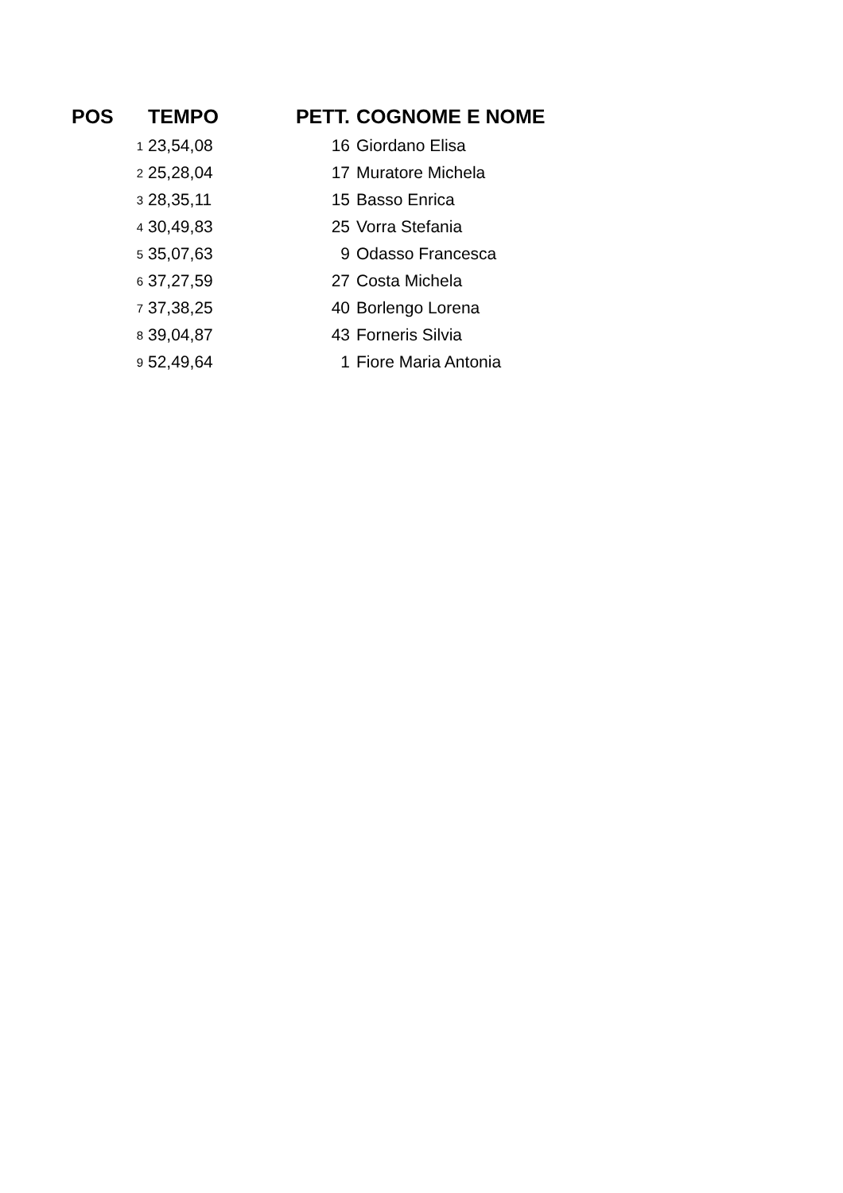| POS | TEMPO | PETT. | COGNOME E NOME |
| --- | --- | --- | --- |
| 1 | 23,54,08 | 16 | Giordano Elisa |
| 2 | 25,28,04 | 17 | Muratore Michela |
| 3 | 28,35,11 | 15 | Basso Enrica |
| 4 | 30,49,83 | 25 | Vorra Stefania |
| 5 | 35,07,63 | 9 | Odasso Francesca |
| 6 | 37,27,59 | 27 | Costa Michela |
| 7 | 37,38,25 | 40 | Borlengo Lorena |
| 8 | 39,04,87 | 43 | Forneris Silvia |
| 9 | 52,49,64 | 1 | Fiore Maria Antonia |